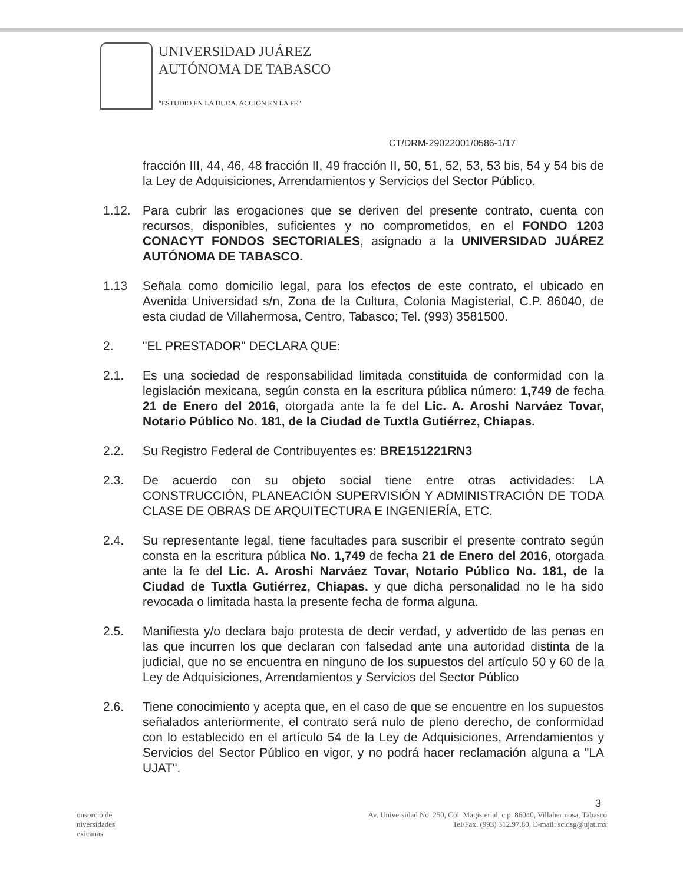UNIVERSIDAD JUÁREZ
AUTÓNOMA DE TABASCO
"ESTUDIO EN LA DUDA. ACCIÓN EN LA FE"
CT/DRM-29022001/0586-1/17
fracción III, 44, 46, 48 fracción II, 49 fracción II, 50, 51, 52, 53, 53 bis, 54 y 54 bis de la Ley de Adquisiciones, Arrendamientos y Servicios del Sector Público.
1.12. Para cubrir las erogaciones que se deriven del presente contrato, cuenta con recursos, disponibles, suficientes y no comprometidos, en el FONDO 1203 CONACYT FONDOS SECTORIALES, asignado a la UNIVERSIDAD JUÁREZ AUTÓNOMA DE TABASCO.
1.13 Señala como domicilio legal, para los efectos de este contrato, el ubicado en Avenida Universidad s/n, Zona de la Cultura, Colonia Magisterial, C.P. 86040, de esta ciudad de Villahermosa, Centro, Tabasco; Tel. (993) 3581500.
2. "EL PRESTADOR" DECLARA QUE:
2.1. Es una sociedad de responsabilidad limitada constituida de conformidad con la legislación mexicana, según consta en la escritura pública número: 1,749 de fecha 21 de Enero del 2016, otorgada ante la fe del Lic. A. Aroshi Narváez Tovar, Notario Público No. 181, de la Ciudad de Tuxtla Gutiérrez, Chiapas.
2.2. Su Registro Federal de Contribuyentes es: BRE151221RN3
2.3. De acuerdo con su objeto social tiene entre otras actividades: LA CONSTRUCCIÓN, PLANEACIÓN SUPERVISIÓN Y ADMINISTRACIÓN DE TODA CLASE DE OBRAS DE ARQUITECTURA E INGENIERÍA, ETC.
2.4. Su representante legal, tiene facultades para suscribir el presente contrato según consta en la escritura pública No. 1,749 de fecha 21 de Enero del 2016, otorgada ante la fe del Lic. A. Aroshi Narváez Tovar, Notario Público No. 181, de la Ciudad de Tuxtla Gutiérrez, Chiapas. y que dicha personalidad no le ha sido revocada o limitada hasta la presente fecha de forma alguna.
2.5. Manifiesta y/o declara bajo protesta de decir verdad, y advertido de las penas en las que incurren los que declaran con falsedad ante una autoridad distinta de la judicial, que no se encuentra en ninguno de los supuestos del artículo 50 y 60 de la Ley de Adquisiciones, Arrendamientos y Servicios del Sector Público
2.6. Tiene conocimiento y acepta que, en el caso de que se encuentre en los supuestos señalados anteriormente, el contrato será nulo de pleno derecho, de conformidad con lo establecido en el artículo 54 de la Ley de Adquisiciones, Arrendamientos y Servicios del Sector Público en vigor, y no podrá hacer reclamación alguna a "LA UJAT".
3
onsorcio de
niversidades
exicanas
Av. Universidad No. 250, Col. Magisterial, c.p. 86040, Villahermosa, Tabasco
Tel/Fax. (993) 312.97.80, E-mail: sc.dsg@ujat.mx